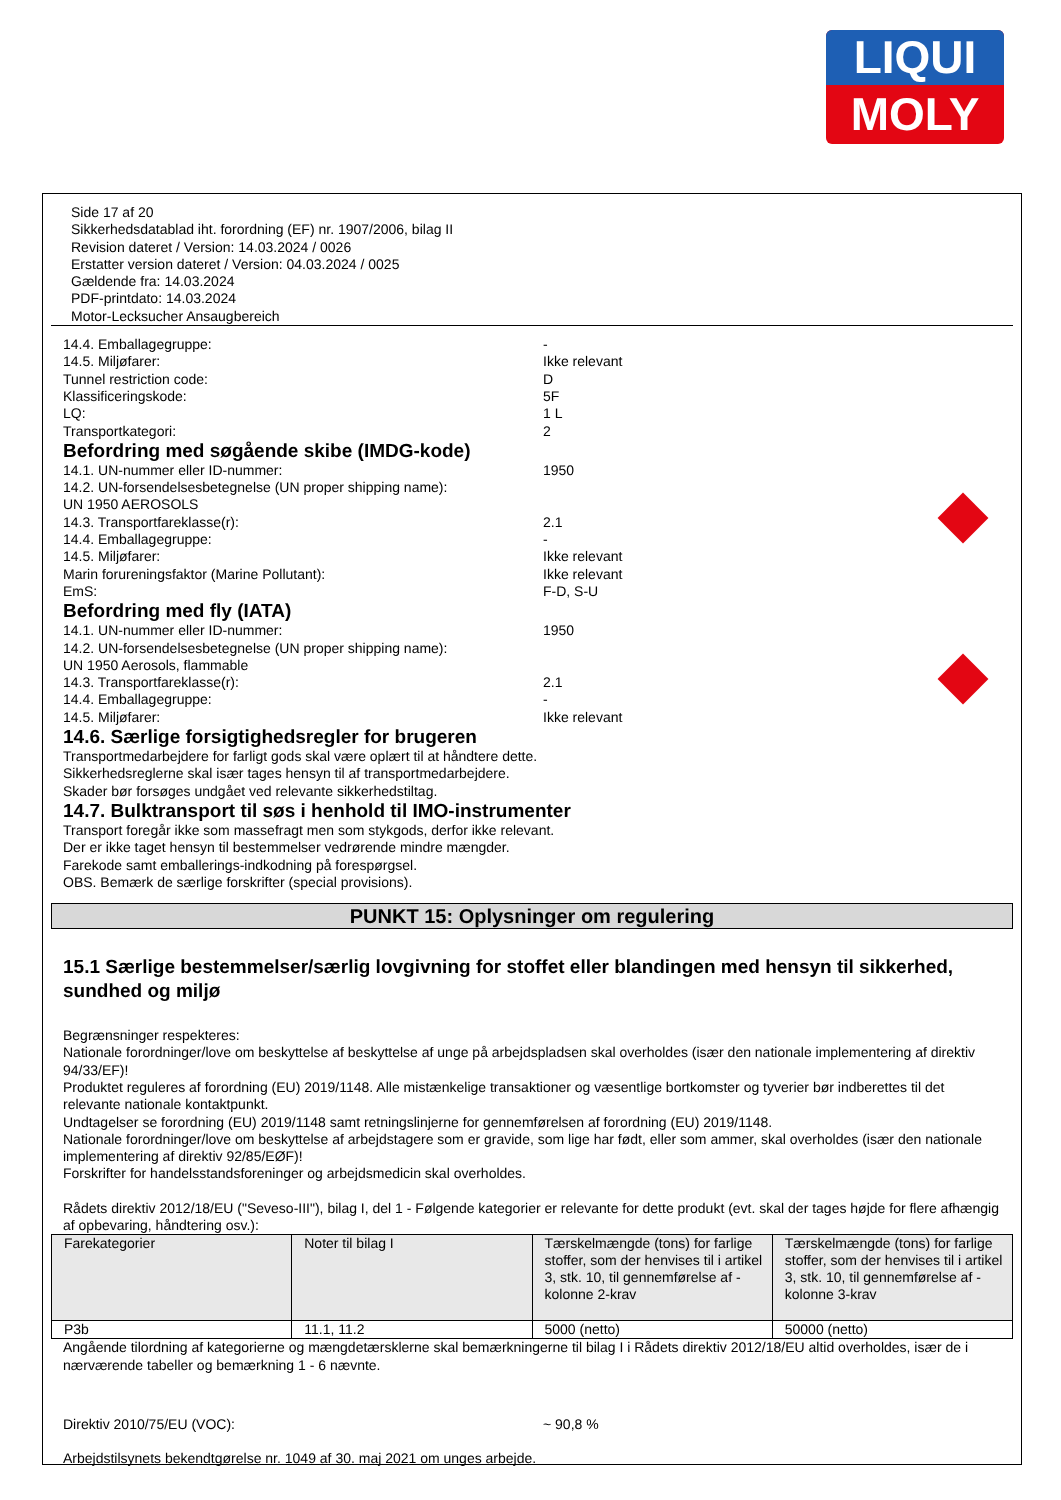LIQUI
MOLY
Side 17 af 20
Sikkerhedsdatablad iht. forordning (EF) nr. 1907/2006, bilag II
Revision dateret / Version: 14.03.2024 / 0026
Erstatter version dateret / Version: 04.03.2024 / 0025
Gældende fra: 14.03.2024
PDF-printdato: 14.03.2024
Motor-Lecksucher Ansaugbereich
14.4. Emballagegruppe: -
14.5. Miljøfarer: Ikke relevant
Tunnel restriction code: D
Klassificeringskode: 5F
LQ: 1 L
Transportkategori: 2
Befordring med søgående skibe (IMDG-kode)
14.1. UN-nummer eller ID-nummer: 1950
14.2. UN-forsendelsesbetegnelse (UN proper shipping name):
UN 1950 AEROSOLS
14.3. Transportfareklasse(r): 2.1
14.4. Emballagegruppe: -
14.5. Miljøfarer: Ikke relevant
Marin forureningsfaktor (Marine Pollutant): Ikke relevant
EmS: F-D, S-U
Befordring med fly (IATA)
14.1. UN-nummer eller ID-nummer: 1950
14.2. UN-forsendelsesbetegnelse (UN proper shipping name):
UN 1950 Aerosols, flammable
14.3. Transportfareklasse(r): 2.1
14.4. Emballagegruppe: -
14.5. Miljøfarer: Ikke relevant
14.6. Særlige forsigtighedsregler for brugeren
Transportmedarbejdere for farligt gods skal være oplært til at håndtere dette.
Sikkerhedsreglerne skal især tages hensyn til af transportmedarbejdere.
Skader bør forsøges undgået ved relevante sikkerhedstiltag.
14.7. Bulktransport til søs i henhold til IMO-instrumenter
Transport foregår ikke som massefragt men som stykgods, derfor ikke relevant.
Der er ikke taget hensyn til bestemmelser vedrørende mindre mængder.
Farekode samt emballerings-indkodning på forespørgsel.
OBS. Bemærk de særlige forskrifter (special provisions).
PUNKT 15: Oplysninger om regulering
15.1 Særlige bestemmelser/særlig lovgivning for stoffet eller blandingen med hensyn til sikkerhed, sundhed og miljø
Begrænsninger respekteres:
Nationale forordninger/love om beskyttelse af beskyttelse af unge på arbejdspladsen skal overholdes (især den nationale implementering af direktiv 94/33/EF)!
Produktet reguleres af forordning (EU) 2019/1148. Alle mistænkelige transaktioner og væsentlige bortkomster og tyverier bør indberettes til det relevante nationale kontaktpunkt.
Undtagelser se forordning (EU) 2019/1148 samt retningslinjerne for gennemførelsen af forordning (EU) 2019/1148.
Nationale forordninger/love om beskyttelse af arbejdstagere som er gravide, som lige har født, eller som ammer, skal overholdes (især den nationale implementering af direktiv 92/85/EØF)!
Forskrifter for handelsstandsforeninger og arbejdsmedicin skal overholdes.
Rådets direktiv 2012/18/EU ("Seveso-III"), bilag I, del 1 - Følgende kategorier er relevante for dette produkt (evt. skal der tages højde for flere afhængig af opbevaring, håndtering osv.):
| Farekategorier | Noter til bilag I | Tærskelmængde (tons) for farlige stoffer, som der henvises til i artikel 3, stk. 10, til gennemførelse af - kolonne 2-krav | Tærskelmængde (tons) for farlige stoffer, som der henvises til i artikel 3, stk. 10, til gennemførelse af - kolonne 3-krav |
| --- | --- | --- | --- |
| P3b | 11.1, 11.2 | 5000 (netto) | 50000 (netto) |
Angående tilordning af kategorierne og mængdetærsklerne skal bemærkningerne til bilag I i Rådets direktiv 2012/18/EU altid overholdes, især de i nærværende tabeller og bemærkning 1 - 6 nævnte.
Direktiv 2010/75/EU (VOC): ~ 90,8 %
Arbejdstilsynets bekendtgørelse nr. 1049 af 30. maj 2021 om unges arbejde.